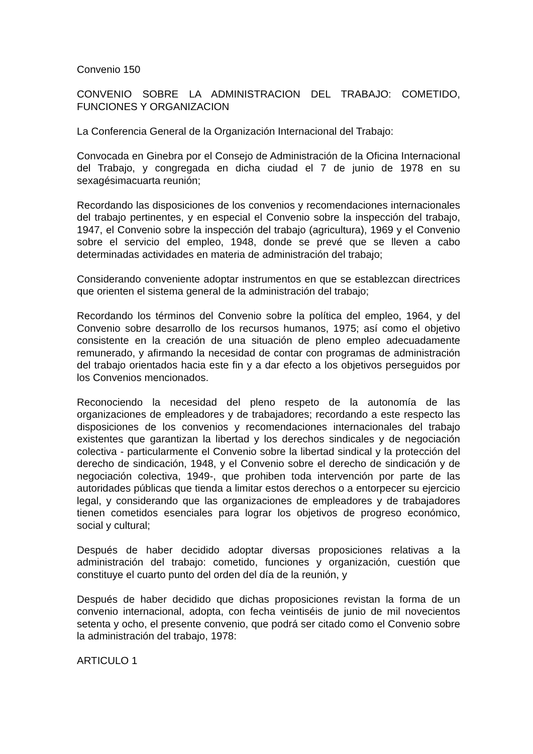Convenio 150
CONVENIO SOBRE LA ADMINISTRACION DEL TRABAJO: COMETIDO, FUNCIONES Y ORGANIZACION
La Conferencia General de la Organización Internacional del Trabajo:
Convocada en Ginebra por el Consejo de Administración de la Oficina Internacional del Trabajo, y congregada en dicha ciudad el 7 de junio de 1978 en su sexagésimacuarta reunión;
Recordando las disposiciones de los convenios y recomendaciones internacionales del trabajo pertinentes, y en especial el Convenio sobre la inspección del trabajo, 1947, el Convenio sobre la inspección del trabajo (agricultura), 1969 y el Convenio sobre el servicio del empleo, 1948, donde se prevé que se lleven a cabo determinadas actividades en materia de administración del trabajo;
Considerando conveniente adoptar instrumentos en que se establezcan directrices que orienten el sistema general de la administración del trabajo;
Recordando los términos del Convenio sobre la política del empleo, 1964, y del Convenio sobre desarrollo de los recursos humanos, 1975; así como el objetivo consistente en la creación de una situación de pleno empleo adecuadamente remunerado, y afirmando la necesidad de contar con programas de administración del trabajo orientados hacia este fin y a dar efecto a los objetivos perseguidos por los Convenios mencionados.
Reconociendo la necesidad del pleno respeto de la autonomía de las organizaciones de empleadores y de trabajadores; recordando a este respecto las disposiciones de los convenios y recomendaciones internacionales del trabajo existentes que garantizan la libertad y los derechos sindicales y de negociación colectiva - particularmente el Convenio sobre la libertad sindical y la protección del derecho de sindicación, 1948, y el Convenio sobre el derecho de sindicación y de negociación colectiva, 1949-, que prohiben toda intervención por parte de las autoridades públicas que tienda a limitar estos derechos o a entorpecer su ejercicio legal, y considerando que las organizaciones de empleadores y de trabajadores tienen cometidos esenciales para lograr los objetivos de progreso económico, social y cultural;
Después de haber decidido adoptar diversas proposiciones relativas a la administración del trabajo: cometido, funciones y organización, cuestión que constituye el cuarto punto del orden del día de la reunión, y
Después de haber decidido que dichas proposiciones revistan la forma de un convenio internacional, adopta, con fecha veintiséis de junio de mil novecientos setenta y ocho, el presente convenio, que podrá ser citado como el Convenio sobre la administración del trabajo, 1978:
ARTICULO 1